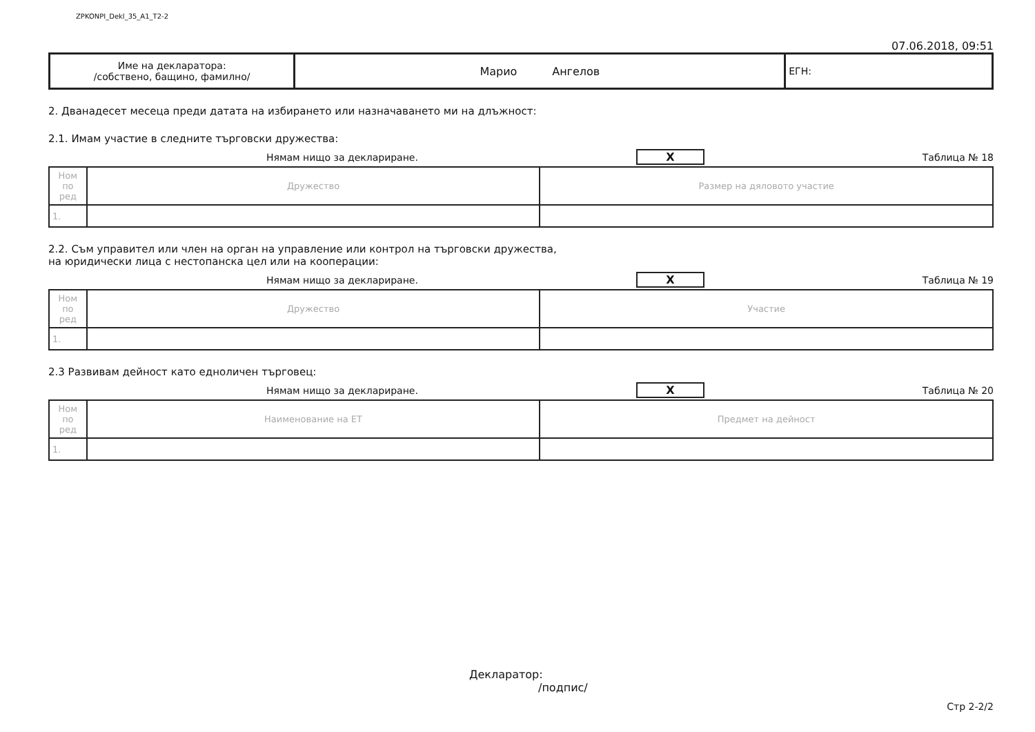ZPKONPI_Dekl_35_A1_T2-2
07.06.2018, 09:51
| Име на декларатора: /собствено, бащино, фамилно/ | Марио Ангелов | ЕГН: |
2. Дванадесет месеца преди датата на избирането или назначаването ми на длъжност:
2.1. Имам участие в следните търговски дружества:
Нямам нищо за деклариране. X Таблица № 18
| Ном по ред | Дружество | Размер на дяловото участие |
| --- | --- | --- |
| 1. | | |
2.2. Съм управител или член на орган на управление или контрол на търговски дружества,
на юридически лица с нестопанска цел или на кооперации:
Нямам нищо за деклариране. X Таблица № 19
| Ном по ред | Дружество | Участие |
| --- | --- | --- |
| 1. | | |
2.3 Развивам дейност като едноличен търговец:
Нямам нищо за деклариране. X Таблица № 20
| Ном по ред | Наименование на ЕТ | Предмет на дейност |
| --- | --- | --- |
| 1. | | |
Декларатор:
/подпис/
Стр 2-2/2